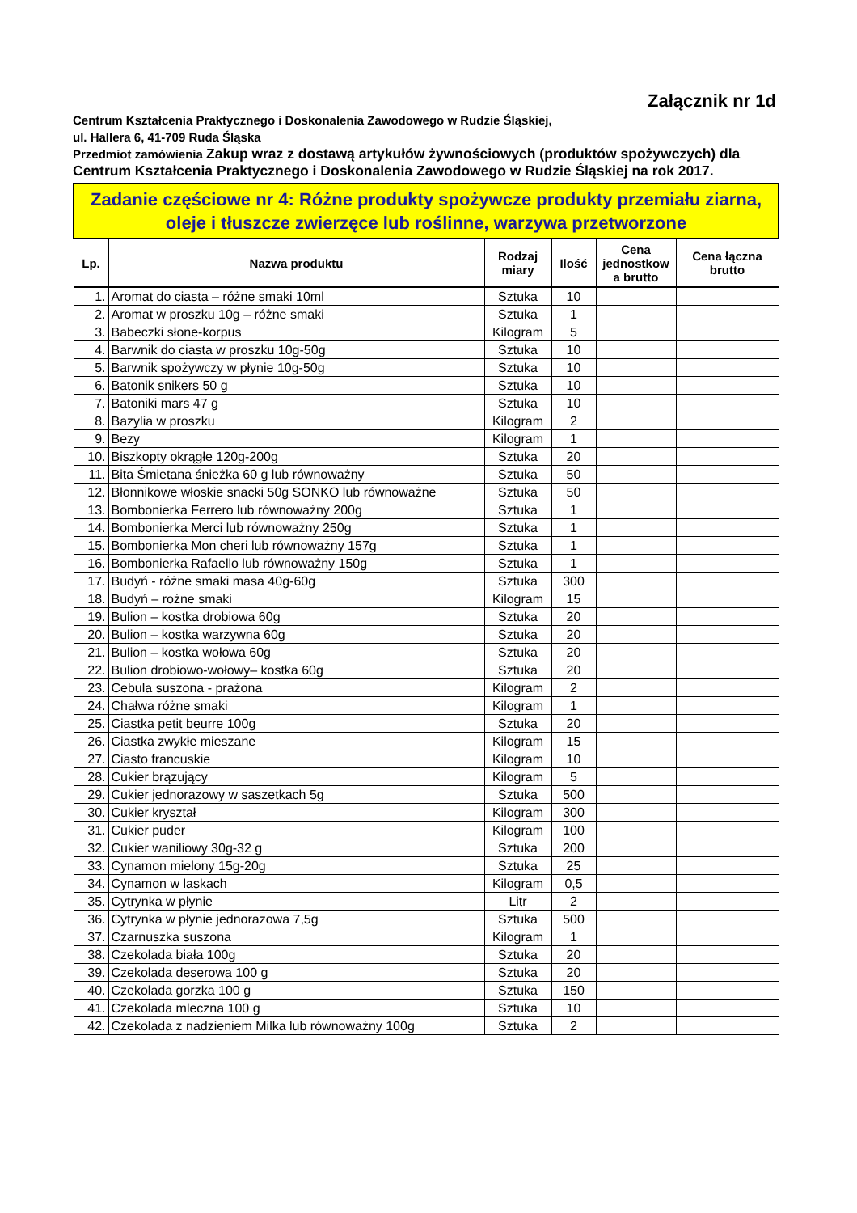Załącznik nr 1d
Centrum Kształcenia Praktycznego i Doskonalenia Zawodowego w Rudzie Śląskiej,
ul. Hallera 6, 41-709 Ruda Śląska
Przedmiot zamówienia Zakup wraz z dostawą artykułów żywnościowych (produktów spożywczych) dla Centrum Kształcenia Praktycznego i Doskonalenia Zawodowego w Rudzie Śląskiej na rok 2017.
| Zadanie częściowe nr 4: Różne produkty spożywcze produkty przemiału ziarna, oleje i tłuszcze zwierzęce lub roślinne, warzywa przetworzone | | | | | |
| Lp. | Nazwa produktu | Rodzaj miary | Ilość | Cena jednostkow a brutto | Cena łączna brutto |
| 1. | Aromat do ciasta – różne smaki 10ml | Sztuka | 10 | | |
| 2. | Aromat w proszku 10g – różne smaki | Sztuka | 1 | | |
| 3. | Babeczki słone-korpus | Kilogram | 5 | | |
| 4. | Barwnik do ciasta w proszku 10g-50g | Sztuka | 10 | | |
| 5. | Barwnik spożywczy w płynie 10g-50g | Sztuka | 10 | | |
| 6. | Batonik snikers 50 g | Sztuka | 10 | | |
| 7. | Batoniki mars 47 g | Sztuka | 10 | | |
| 8. | Bazylia w proszku | Kilogram | 2 | | |
| 9. | Bezy | Kilogram | 1 | | |
| 10. | Biszkopty okrągłe 120g-200g | Sztuka | 20 | | |
| 11. | Bita Śmietana śnieżka 60 g lub równoważny | Sztuka | 50 | | |
| 12. | Błonnikowe włoskie snacki 50g SONKO lub równoważne | Sztuka | 50 | | |
| 13. | Bombonierka Ferrero lub równoważny 200g | Sztuka | 1 | | |
| 14. | Bombonierka Merci lub równoważny 250g | Sztuka | 1 | | |
| 15. | Bombonierka Mon cheri lub równoważny 157g | Sztuka | 1 | | |
| 16. | Bombonierka Rafaello lub równoważny 150g | Sztuka | 1 | | |
| 17. | Budyń - różne smaki masa 40g-60g | Sztuka | 300 | | |
| 18. | Budyń – rożne smaki | Kilogram | 15 | | |
| 19. | Bulion – kostka drobiowa 60g | Sztuka | 20 | | |
| 20. | Bulion – kostka warzywna 60g | Sztuka | 20 | | |
| 21. | Bulion – kostka wołowa 60g | Sztuka | 20 | | |
| 22. | Bulion drobiowo-wołowy– kostka 60g | Sztuka | 20 | | |
| 23. | Cebula suszona - prażona | Kilogram | 2 | | |
| 24. | Chałwa różne smaki | Kilogram | 1 | | |
| 25. | Ciastka petit beurre 100g | Sztuka | 20 | | |
| 26. | Ciastka zwykłe mieszane | Kilogram | 15 | | |
| 27. | Ciasto francuskie | Kilogram | 10 | | |
| 28. | Cukier brązujący | Kilogram | 5 | | |
| 29. | Cukier jednorazowy w saszetkach 5g | Sztuka | 500 | | |
| 30. | Cukier kryształ | Kilogram | 300 | | |
| 31. | Cukier puder | Kilogram | 100 | | |
| 32. | Cukier waniliowy 30g-32 g | Sztuka | 200 | | |
| 33. | Cynamon mielony 15g-20g | Sztuka | 25 | | |
| 34. | Cynamon w laskach | Kilogram | 0,5 | | |
| 35. | Cytrynka w płynie | Litr | 2 | | |
| 36. | Cytrynka w płynie jednorazowa 7,5g | Sztuka | 500 | | |
| 37. | Czarnuszka suszona | Kilogram | 1 | | |
| 38. | Czekolada biała 100g | Sztuka | 20 | | |
| 39. | Czekolada deserowa 100 g | Sztuka | 20 | | |
| 40. | Czekolada gorzka 100 g | Sztuka | 150 | | |
| 41. | Czekolada mleczna 100 g | Sztuka | 10 | | |
| 42. | Czekolada z nadzieniem Milka lub równoważny 100g | Sztuka | 2 | | |